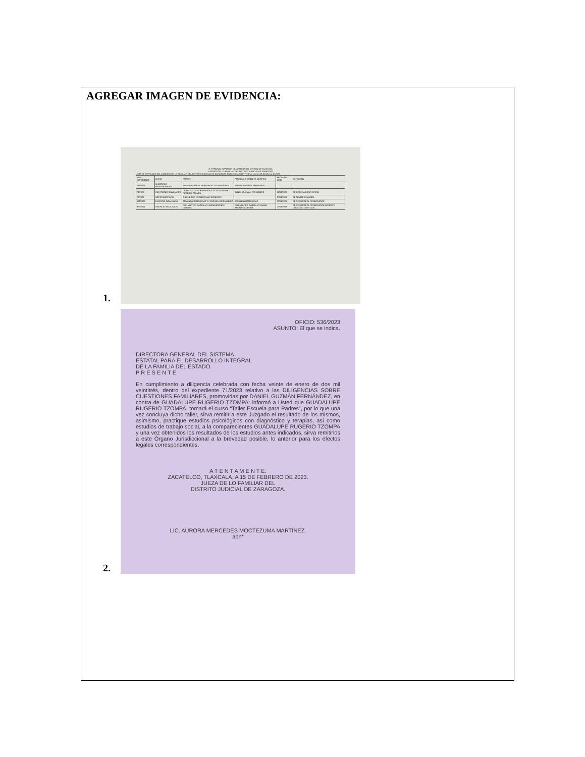AGREGAR IMAGEN DE EVIDENCIA:
1.
H. TRIBUNAL SUPERIOR DE JUSTICIA DEL ESTADO DE TLAXCALA
JUZGADO DE LO FAMILIAR DEL DISTRITO JUDICIAL DE ZARAGOZA
LISTA DE ESTRADOS DEL JUZGADO DE LO FAMILIAR DEL DISTRITO JUDICIAL DE ZARAGOZA, DILIGENCIARÍA INTERINA, viernes 03 de febrero de 2023.
| NUM. EXPEDIENTE | JUICIO | PARTES | PERSONA A QUIEN SE NOTIFICA | FECHA DE AUTO | EXTRACTO |
| 769/2021 | ALIMENTOS PROVISIONALES | ARMANDO PEREZ HERNANDEZ VS IVAN PEREZ | ARMANDO PEREZ HERNANDEZ | | |
| 71/2023 | CUESTIONES FAMILIARES | DANIEL GUZMAN FERNANDEZ VS GUADALUPE RUGERIO TZOMPA | DANIEL GUZMAN FERNANDEZ | 31/01/2023 | SE ORDENA GIRAR OFICIO |
| 79/2023 | INTESTAMENTARIO | A BIENES DE OSCAR ROJAS CISNEROS | | 27/01/2023 | SE ADMITE DEMANDA |
| 101/2023 | DIVORCIO INCAUSADO | ARMANDO RAMOS DIAZ VS CARMELA HERNANDEZ | ARMANDO RAMOS DIAZ | 30/01/2023 | SE REQUIERE AL PROMOVENTE |
| 957/2021 | DIVORCIO INCAUSADO | ESLI MONTES GARCIA VS JUANA BRIONES CORONA | ESLI MONTES GARCIA VS JUANA BRIONES CORONA | 23/01/2023 | SE REQUIERE AL PROMOVENTE ACREDITE DOMICILIO CONYUGAL |
2.
OFICIO: 536/2023
ASUNTO: El que se indica.
DIRECTORA GENERAL DEL SISTEMA
ESTATAL PARA EL DESARROLLO INTEGRAL
DE LA FAMILIA DEL ESTADO.
P R E S E N T E.
En cumplimiento a diligencia celebrada con fecha veinte de enero de dos mil veintitrés, dentro del expediente 71/2023 relativo a las DILIGENCIAS SOBRE CUESTIONES FAMILIARES, promovidas por DANIEL GUZMÁN FERNÁNDEZ, en contra de GUADALUPE RUGERIO TZOMPA: informó a Usted que GUADALUPE RUGERIO TZOMPA, tomará el curso “Taller Escuela para Padres”, por lo que una vez concluya dicho taller, sirva remitir a este Juzgado el resultado de los mismos, asimismo, practique estudios psicológicos con diagnóstico y terapias, así como estudios de trabajo social, a la comparecientes GUADALUPE RUGERIO TZOMPA y una vez obtenidos los resultados de los estudios antes indicados, sirva remitirlos a este Órgano Jurisdiccional a la brevedad posible, lo anterior para los efectos legales correspondientes.
A T E N T A M E N T E.
ZACATELCO, TLAXCALA, A 15 DE FEBRERO DE 2023.
JUEZA DE LO FAMILIAR DEL
DISTRITO JUDICIAL DE ZARAGOZA.
LIC. AURORA MERCEDES MOCTEZUMA MARTÍNEZ.
apn*